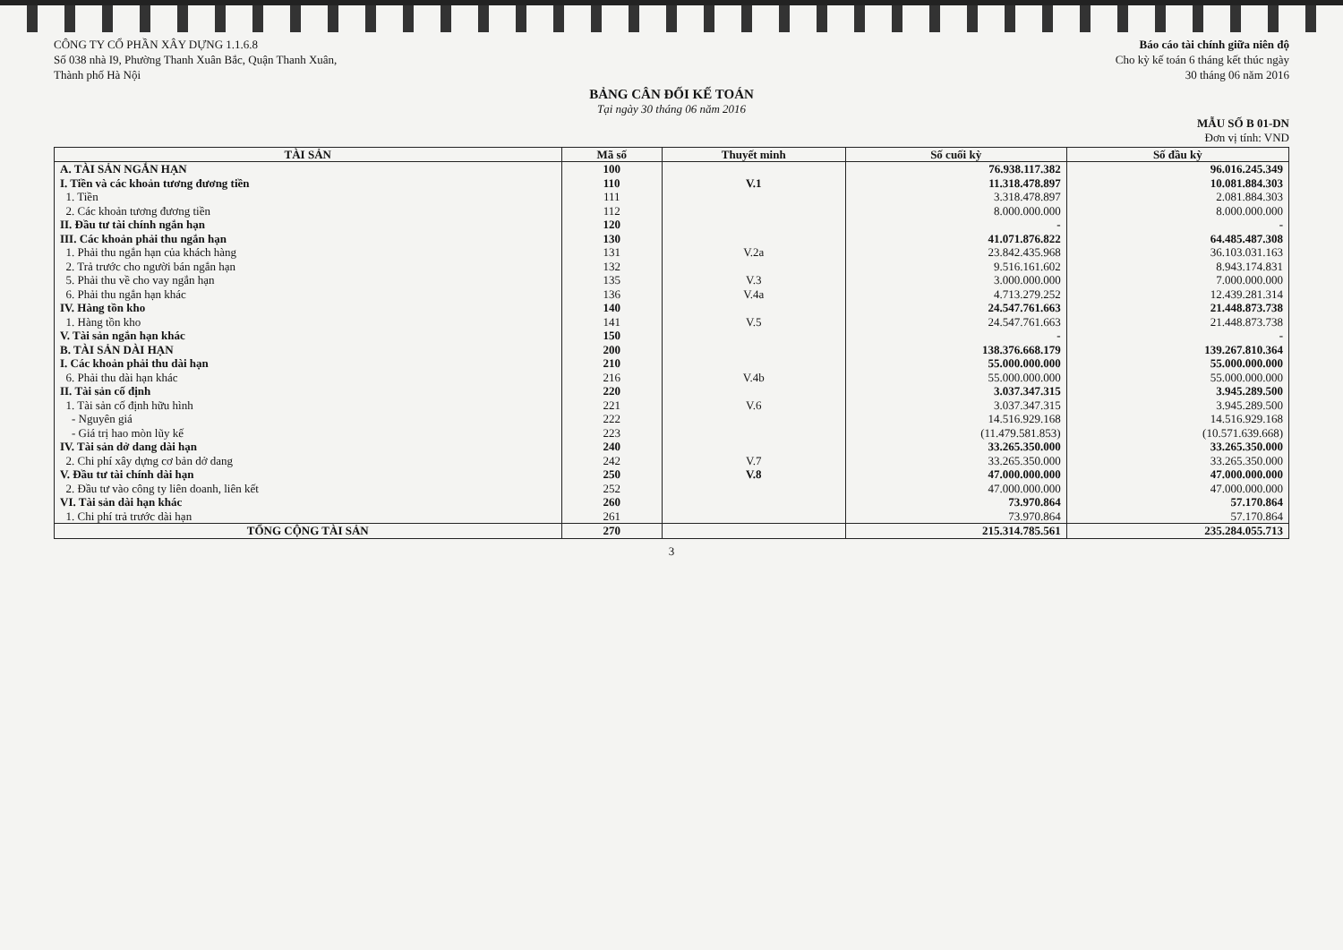CÔNG TY CỔ PHẦN XÂY DỰNG 1.1.6.8
Số 038 nhà I9, Phường Thanh Xuân Bắc, Quận Thanh Xuân,
Thành phố Hà Nội
Báo cáo tài chính giữa niên độ
Cho kỳ kế toán 6 tháng kết thúc ngày
30 tháng 06 năm 2016
BẢNG CÂN ĐỐI KẾ TOÁN
Tại ngày 30 tháng 06 năm 2016
MẪU SỐ B 01-DN
Đơn vị tính: VND
| TÀI SẢN | Mã số | Thuyết minh | Số cuối kỳ | Số đầu kỳ |
| --- | --- | --- | --- | --- |
| A. TÀI SẢN NGẮN HẠN | 100 | | 76.938.117.382 | 96.016.245.349 |
| I. Tiền và các khoản tương đương tiền | 110 | V.1 | 11.318.478.897 | 10.081.884.303 |
| 1. Tiền | 111 | | 3.318.478.897 | 2.081.884.303 |
| 2. Các khoản tương đương tiền | 112 | | 8.000.000.000 | 8.000.000.000 |
| II. Đầu tư tài chính ngắn hạn | 120 | | - | - |
| III. Các khoản phải thu ngắn hạn | 130 | | 41.071.876.822 | 64.485.487.308 |
| 1. Phải thu ngắn hạn của khách hàng | 131 | V.2a | 23.842.435.968 | 36.103.031.163 |
| 2. Trả trước cho người bán ngắn hạn | 132 | | 9.516.161.602 | 8.943.174.831 |
| 5. Phải thu về cho vay ngắn hạn | 135 | V.3 | 3.000.000.000 | 7.000.000.000 |
| 6. Phải thu ngắn hạn khác | 136 | V.4a | 4.713.279.252 | 12.439.281.314 |
| IV. Hàng tồn kho | 140 | | 24.547.761.663 | 21.448.873.738 |
| 1. Hàng tồn kho | 141 | V.5 | 24.547.761.663 | 21.448.873.738 |
| V. Tài sản ngắn hạn khác | 150 | | - | - |
| B. TÀI SẢN DÀI HẠN | 200 | | 138.376.668.179 | 139.267.810.364 |
| I. Các khoản phải thu dài hạn | 210 | | 55.000.000.000 | 55.000.000.000 |
| 6. Phải thu dài hạn khác | 216 | V.4b | 55.000.000.000 | 55.000.000.000 |
| II. Tài sản cố định | 220 | | 3.037.347.315 | 3.945.289.500 |
| 1. Tài sản cố định hữu hình | 221 | V.6 | 3.037.347.315 | 3.945.289.500 |
| - Nguyên giá | 222 | | 14.516.929.168 | 14.516.929.168 |
| - Giá trị hao mòn lũy kế | 223 | | (11.479.581.853) | (10.571.639.668) |
| IV. Tài sản dở dang dài hạn | 240 | | 33.265.350.000 | 33.265.350.000 |
| 2. Chi phí xây dựng cơ bản dở dang | 242 | V.7 | 33.265.350.000 | 33.265.350.000 |
| V. Đầu tư tài chính dài hạn | 250 | V.8 | 47.000.000.000 | 47.000.000.000 |
| 2. Đầu tư vào công ty liên doanh, liên kết | 252 | | 47.000.000.000 | 47.000.000.000 |
| VI. Tài sản dài hạn khác | 260 | | 73.970.864 | 57.170.864 |
| 1. Chi phí trả trước dài hạn | 261 | | 73.970.864 | 57.170.864 |
| TỔNG CỘNG TÀI SẢN | 270 | | 215.314.785.561 | 235.284.055.713 |
3